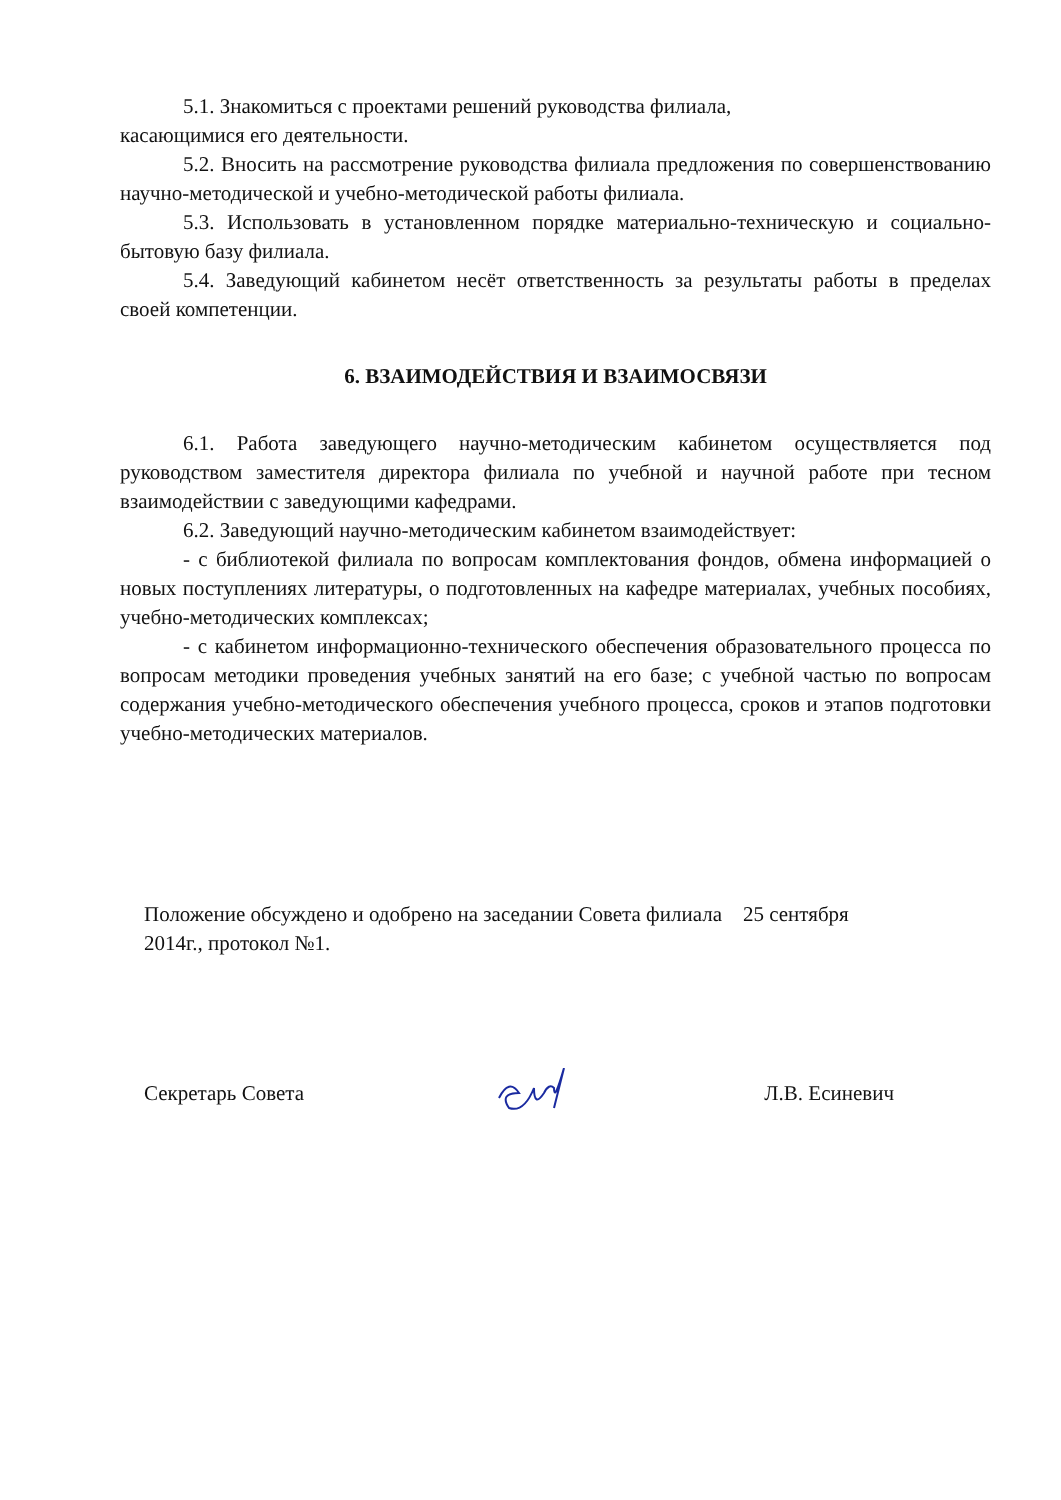5.1. Знакомиться с проектами решений руководства филиала,
касающимися его деятельности.
5.2. Вносить на рассмотрение руководства филиала предложения по совершенствованию научно-методической и учебно-методической работы филиала.
5.3. Использовать в установленном порядке материально-техническую и социально-бытовую базу филиала.
5.4. Заведующий кабинетом несёт ответственность за результаты работы в пределах своей компетенции.
6. ВЗАИМОДЕЙСТВИЯ И ВЗАИМОСВЯЗИ
6.1. Работа заведующего научно-методическим кабинетом осуществляется под руководством заместителя директора филиала по учебной и научной работе при тесном взаимодействии с заведующими кафедрами.
6.2. Заведующий научно-методическим кабинетом взаимодействует:
- с библиотекой филиала по вопросам комплектования фондов, обмена информацией о новых поступлениях литературы, о подготовленных на кафедре материалах, учебных пособиях, учебно-методических комплексах;
- с кабинетом информационно-технического обеспечения образовательного процесса по вопросам методики проведения учебных занятий на его базе; с учебной частью по вопросам содержания учебно-методического обеспечения учебного процесса, сроков и этапов подготовки учебно-методических материалов.
Положение обсуждено и одобрено на заседании Совета филиала 25 сентября 2014г., протокол №1.
Секретарь Совета Л.В. Есиневич